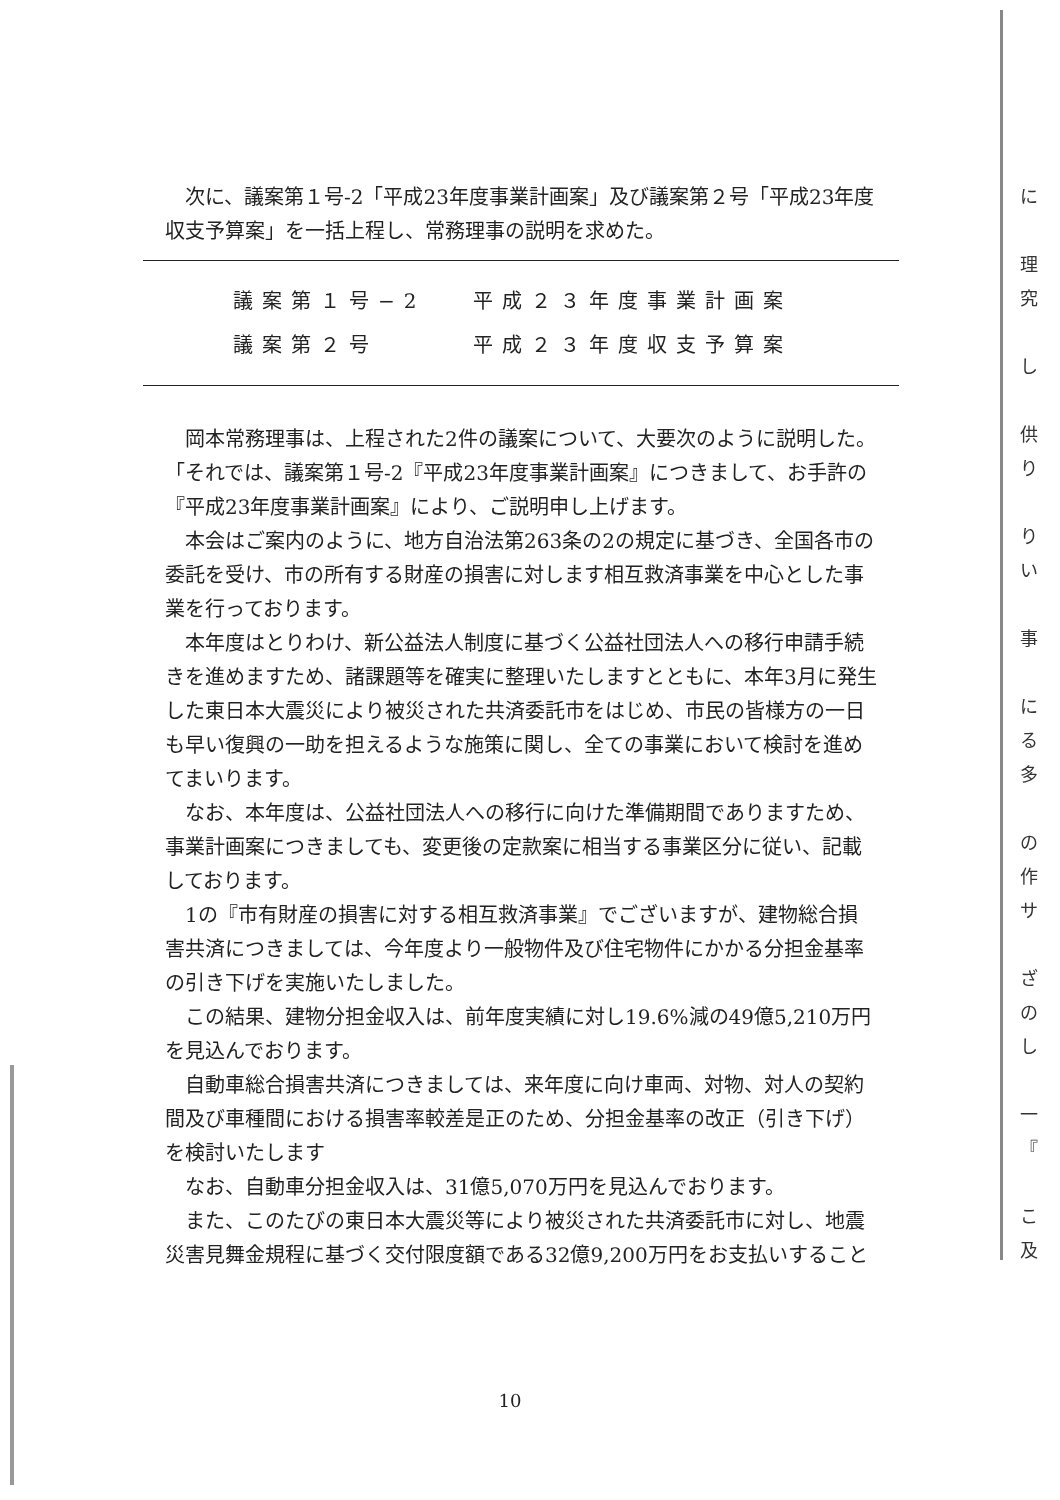次に、議案第１号-2「平成23年度事業計画案」及び議案第２号「平成23年度収支予算案」を一括上程し、常務理事の説明を求めた。
議案第１号−2 平成２３年度事業計画案
議案第２号 平成２３年度収支予算案
岡本常務理事は、上程された2件の議案について、大要次のように説明した。
「それでは、議案第１号-2『平成23年度事業計画案』につきまして、お手許の『平成23年度事業計画案』により、ご説明申し上げます。
本会はご案内のように、地方自治法第263条の2の規定に基づき、全国各市の委託を受け、市の所有する財産の損害に対します相互救済事業を中心とした事業を行っております。
本年度はとりわけ、新公益法人制度に基づく公益社団法人への移行申請手続きを進めますため、諸課題等を確実に整理いたしますとともに、本年3月に発生した東日本大震災により被災された共済委託市をはじめ、市民の皆様方の一日も早い復興の一助を担えるような施策に関し、全ての事業において検討を進めてまいります。
なお、本年度は、公益社団法人への移行に向けた準備期間でありますため、事業計画案につきましても、変更後の定款案に相当する事業区分に従い、記載しております。
1の『市有財産の損害に対する相互救済事業』でございますが、建物総合損害共済につきましては、今年度より一般物件及び住宅物件にかかる分担金基率の引き下げを実施いたしました。
この結果、建物分担金収入は、前年度実績に対し19.6%減の49億5,210万円を見込んでおります。
自動車総合損害共済につきましては、来年度に向け車両、対物、対人の契約間及び車種間における損害率較差是正のため、分担金基率の改正（引き下げ）を検討いたします
なお、自動車分担金収入は、31億5,070万円を見込んでおります。
また、このたびの東日本大震災等により被災された共済委託市に対し、地震災害見舞金規程に基づく交付限度額である32億9,200万円をお支払いすること
10
に
理
究
し
供
り
り
い
事
に
る
多
の
作
サ
ざ
の
し
一
『
こ
及